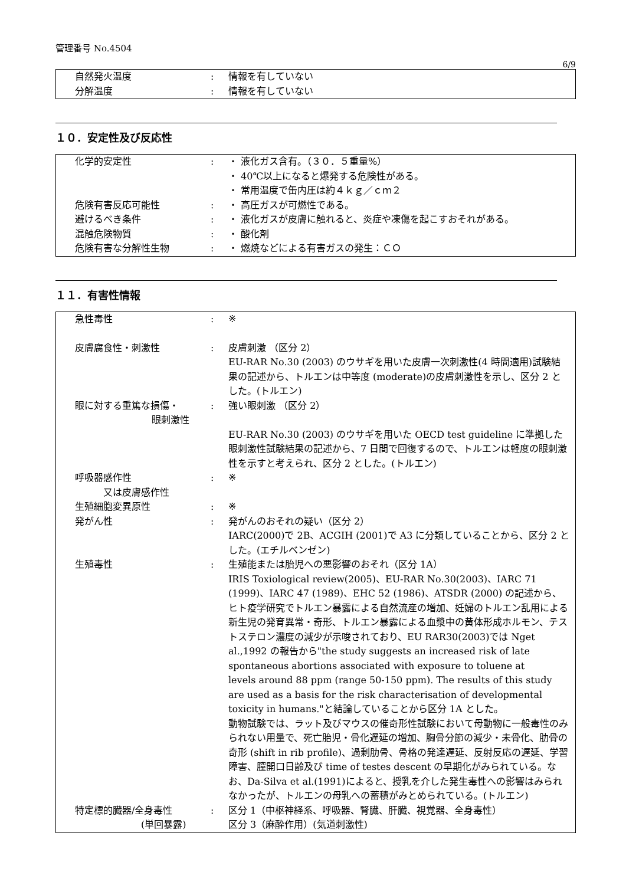管理番号 No.4504
6/9
| 自然発火温度 | : | 情報を有していない |
| 分解温度 | : | 情報を有していない |
１０．安定性及び反応性
| 化学的安定性 | : | ・ 液化ガス含有。（３０．５重量%） ・ 40℃以上になると爆発する危険性がある。 ・ 常用温度で缶内圧は約４ｋｇ／ｃｍ２ |
| 危険有害反応可能性 | : | ・ 高圧ガスが可燃性である。 |
| 避けるべき条件 | : | ・ 液化ガスが皮膚に触れると、炎症や凍傷を起こすおそれがある。 |
| 混触危険物質 | : | ・ 酸化剤 |
| 危険有害な分解性生物 | : | ・ 燃焼などによる有害ガスの発生：ＣＯ |
１１．有害性情報
| 急性毒性 | : | ※ |
| 皮膚腐食性・刺激性 | : | 皮膚刺激 （区分 2） EU-RAR No.30 (2003) のウサギを用いた皮膚一次刺激性(4 時間適用)試験結果の記述から、トルエンは中等度 (moderate)の皮膚刺激性を示し、区分 2 とした。(トルエン) |
| 眼に対する重篤な損傷・ 眼刺激性 | : | 強い眼刺激 （区分 2） EU-RAR No.30 (2003) のウサギを用いた OECD test guideline に準拠した眼刺激性試験結果の記述から、7 日間で回復するので、トルエンは軽度の眼刺激性を示すと考えられ、区分 2 とした。(トルエン) |
| 呼吸器感作性 又は皮膚感作性 | : | ※ |
| 生殖細胞変異原性 | : | ※ |
| 発がん性 | : | 発がんのおそれの疑い（区分 2） IARC(2000)で 2B、ACGIH (2001)で A3 に分類していることから、区分 2 とした。(エチルベンゼン) |
| 生殖毒性 | : | 生殖能または胎児への悪影響のおそれ（区分 1A） IRIS Toxiological review(2005)、EU-RAR No.30(2003)、IARC 71 (1999)、IARC 47 (1989)、EHC 52 (1986)、ATSDR (2000) の記述から、ヒト疫学研究でトルエン暴露による自然流産の増加、妊婦のトルエン乱用による新生児の発育異常・奇形、トルエン暴露による血漿中の黄体形成ホルモン、テストステロン濃度の減少が示唆されており、EU RAR30(2003)では Nget al.,1992 の報告から"the study suggests an increased risk of late spontaneous abortions associated with exposure to toluene at levels around 88 ppm (range 50-150 ppm). The results of this study are used as a basis for the risk characterisation of developmental toxicity in humans."と結論していることから区分 1A とした。 動物試験では、ラット及びマウスの催奇形性試験において母動物に一般毒性のみられない用量で、死亡胎児・骨化遅延の増加、胸骨分節の減少・未骨化、肋骨の奇形 (shift in rib profile)、過剰肋骨、骨格の発達遅延、反射反応の遅延、学習障害、膣開口日齢及び time of testes descent の早期化がみられている。なお、Da-Silva et al.(1991)によると、授乳を介した発生毒性への影響はみられなかったが、トルエンの母乳への蓄積がみとめられている。(トルエン) |
| 特定標的臓器/全身毒性 (単回暴露) | : | 区分 1（中枢神経系、呼吸器、腎臓、肝臓、視覚器、全身毒性） 区分 3（麻酔作用）(気道刺激性) |